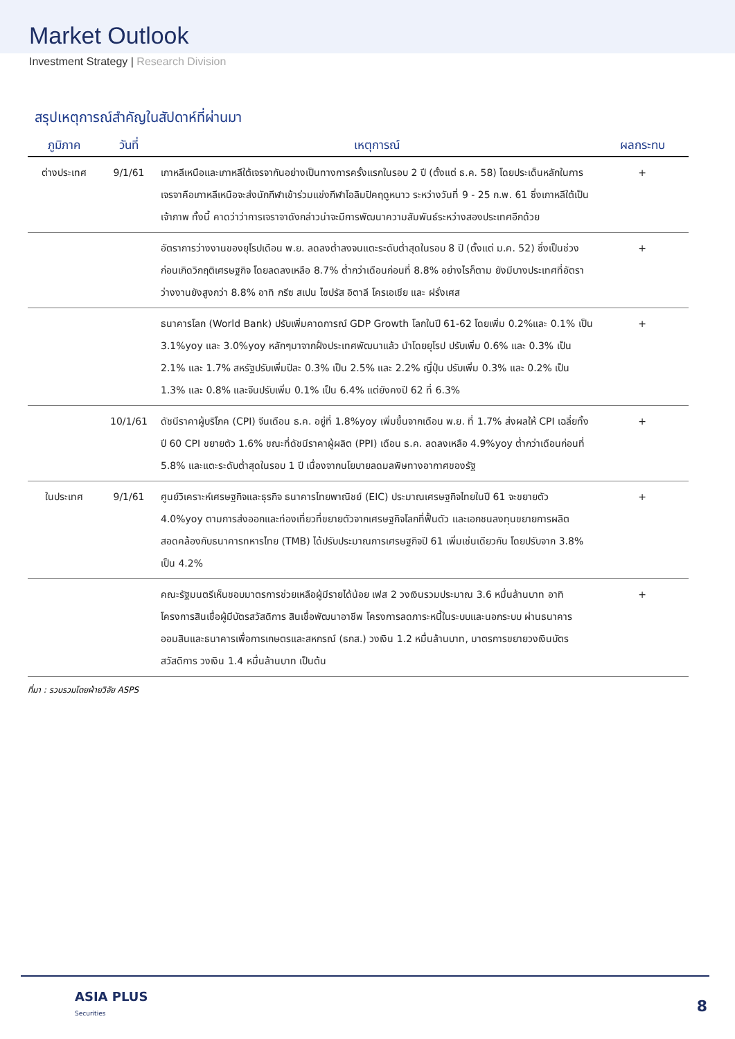Market Outlook
Investment Strategy | Research Division
สรุปเหตุการณ์สำคัญในสัปดาห์ที่ผ่านมา
| ภูมิภาค | วันที่ | เหตุการณ์ | ผลกระทบ |
| --- | --- | --- | --- |
| ต่างประเทศ | 9/1/61 | เกาหลีเหนือและเกาหลีใต้เจรจากันอย่างเป็นทางการครั้งแรกในรอบ 2 ปี (ตั้งแต่ ธ.ค. 58) โดยประเด็นหลักในการเจรจาคือเกาหลีเหนือจะส่งนักกีฬาเข้าร่วมแข่งกีฬาโอลิมปิคฤดูหนาว ระหว่างวันที่ 9 - 25 ก.พ. 61 ซึ่งเกาหลีใต้เป็นเจ้าภาพ ทั้งนี้ คาดว่าว่าการเจราจาดังกล่าวน่าจะมีการพัฒนาความสัมพันธ์ระหว่างสองประเทศอีกด้วย | + |
| | | อัตราการว่างงานของยุโรปเดือน พ.ย. ลดลงต่ำลงจนแตะระดับต่ำสุดในรอบ 8 ปี (ตั้งแต่ ม.ค. 52) ซึ่งเป็นช่วงก่อนเกิดวิกฤติเศรษฐกิจ โดยลดลงเหลือ 8.7% ต่ำกว่าเดือนก่อนที่ 8.8% อย่างไรก็ตาม ยังมีบางประเทศที่อัตราว่างงานยังสูงกว่า 8.8% อาทิ กรีซ สเปน ไซปรัส อิตาลี โครเอเชีย และ ฝรั่งเศส | + |
| | | ธนาคารโลก (World Bank) ปรับเพิ่มคาดการณ์ GDP Growth โลกในปี 61-62 โดยเพิ่ม 0.2%และ 0.1% เป็น 3.1%yoy และ 3.0%yoy หลักๆมาจากฝั่งประเทศพัฒนาแล้ว นำโดยยุโรป ปรับเพิ่ม 0.6% และ 0.3% เป็น 2.1% และ 1.7% สหรัฐปรับเพิ่มปีละ 0.3% เป็น 2.5% และ 2.2% ญี่ปุ่น ปรับเพิ่ม 0.3% และ 0.2% เป็น 1.3% และ 0.8% และจีนปรับเพิ่ม 0.1% เป็น 6.4% แต่ยังคงปี 62 ที่ 6.3% | + |
| | 10/1/61 | ดัชนีราคาผู้บริโภค (CPI) จีนเดือน ธ.ค. อยู่ที่ 1.8%yoy เพิ่มขึ้นจากเดือน พ.ย. ที่ 1.7% ส่งผลให้ CPI เฉลี่ยทั้งปี 60 CPI ขยายตัว 1.6% ขณะที่ดัชนีราคาผู้ผลิต (PPI) เดือน ธ.ค. ลดลงเหลือ 4.9%yoy ต่ำกว่าเดือนก่อนที่ 5.8% และแตะระดับต่ำสุดในรอบ 1 ปี เนื่องจากนโยบายลดมลพิษทางอากาศของรัฐ | + |
| ในประเทศ | 9/1/61 | ศูนย์วิเคราะห์เศรษฐกิจและธุรกิจ ธนาคารไทยพาณิชย์ (EIC) ประมาณเศรษฐกิจไทยในปี 61 จะขยายตัว 4.0%yoy ตามการส่งออกและท่องเที่ยวที่ขยายตัวจากเศรษฐกิจโลกที่ฟื้นตัว และเอกชนลงทุนขยายการผลิต สอดคล้องกับธนาคารทหารไทย (TMB) ได้ปรับประมาณการเศรษฐกิจปี 61 เพิ่มเช่นเดียวกัน โดยปรับจาก 3.8% เป็น 4.2% | + |
| | | คณะรัฐมนตรีเห็นชอบมาตรการช่วยเหลือผู้มีรายได้น้อย เฟส 2 วงเงินรวมประมาณ 3.6 หมื่นล้านบาท อาทิ โครงการสินเชื่อผู้มีบัตรสวัสดิการ สินเชื่อพัฒนาอาชีพ โครงการลดภาระหนี้ในระบบและนอกระบบ ผ่านธนาคารออมสินและธนาคารเพื่อการเกษตรและสหกรณ์ (ธกส.) วงเงิน 1.2 หมื่นล้านบาท, มาตรการขยายวงเงินบัตรสวัสดิการ วงเงิน 1.4 หมื่นล้านบาท เป็นต้น | + |
ที่มา : รวบรวมโดยฝ่ายวิจัย ASPS
ASIA PLUS
Securities
8